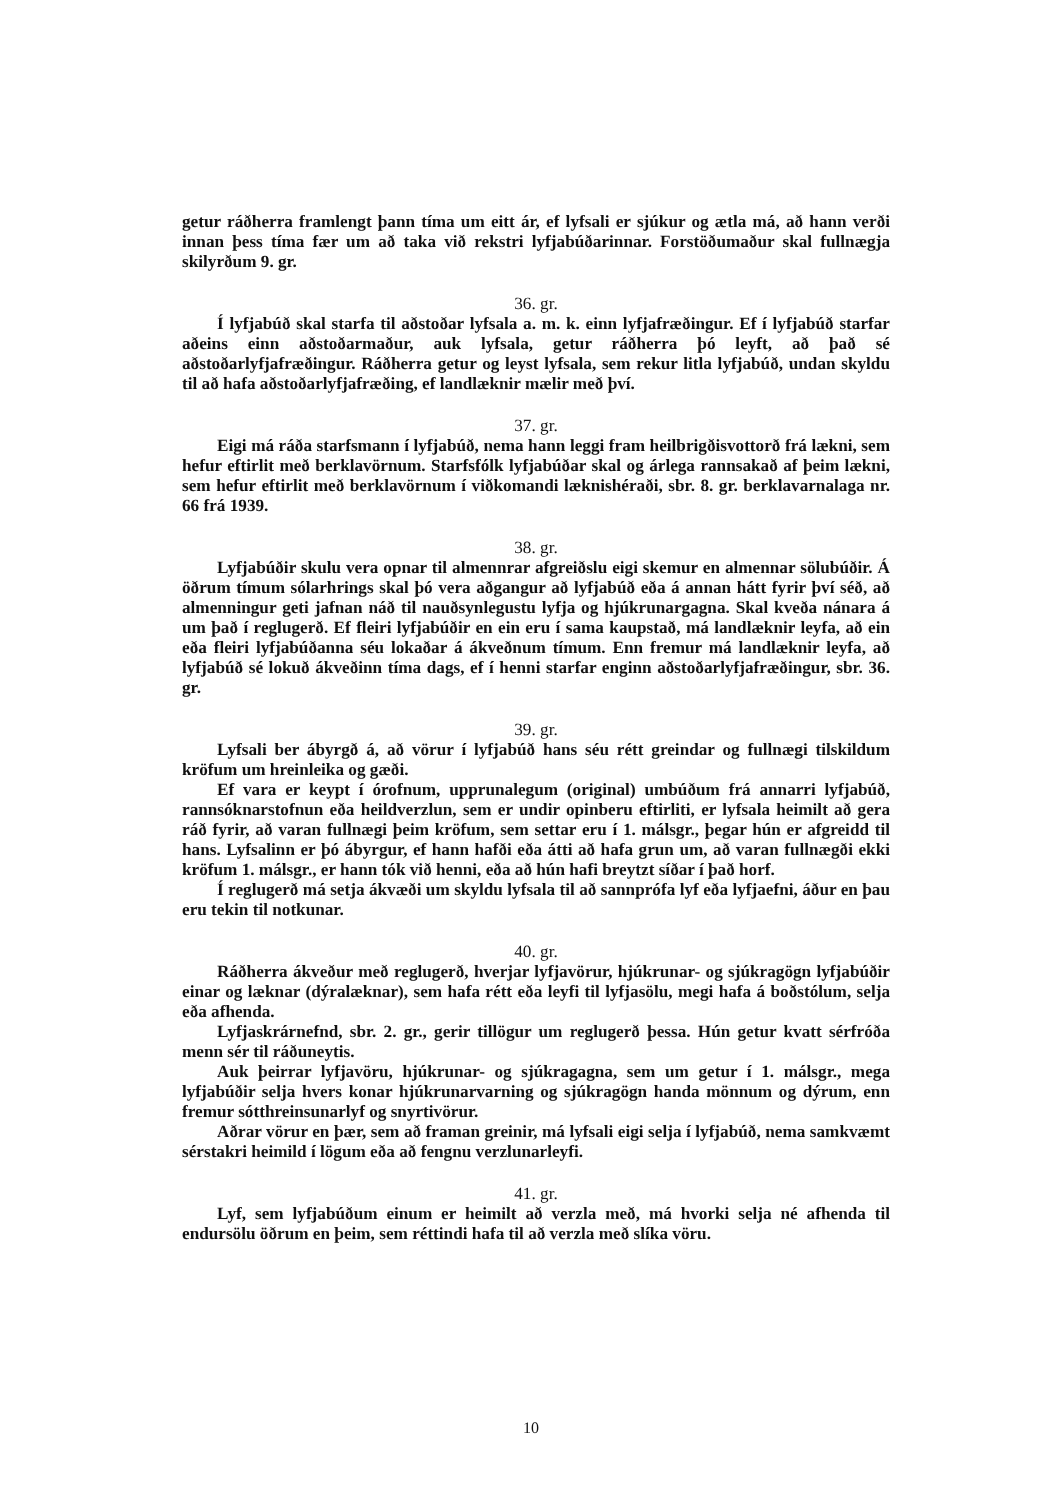getur ráðherra framlengt þann tíma um eitt ár, ef lyfsali er sjúkur og ætla má, að hann verði innan þess tíma fær um að taka við rekstri lyfjabúðarinnar. Forstöðumaður skal fullnægja skilyrðum 9. gr.
36. gr.
Í lyfjabúð skal starfa til aðstoðar lyfsala a. m. k. einn lyfjafræðingur. Ef í lyfjabúð starfar aðeins einn aðstoðarmaður, auk lyfsala, getur ráðherra þó leyft, að það sé aðstoðarlyfjafræðingur. Ráðherra getur og leyst lyfsala, sem rekur litla lyfjabúð, undan skyldu til að hafa aðstoðarlyfjafræðing, ef landlæknir mælir með því.
37. gr.
Eigi má ráða starfsmann í lyfjabúð, nema hann leggi fram heilbrigðisvottorð frá lækni, sem hefur eftirlit með berklavörnum. Starfsfólk lyfjabúðar skal og árlega rannsakað af þeim lækni, sem hefur eftirlit með berklavörnum í viðkomandi læknishéraði, sbr. 8. gr. berklavarnalaga nr. 66 frá 1939.
38. gr.
Lyfjabúðir skulu vera opnar til almennrar afgreiðslu eigi skemur en almennar sölubúðir. Á öðrum tímum sólarhrings skal þó vera aðgangur að lyfjabúð eða á annan hátt fyrir því séð, að almenningur geti jafnan náð til nauðsynlegustu lyfja og hjúkrunargagna. Skal kveða nánara á um það í reglugerð. Ef fleiri lyfjabúðir en ein eru í sama kaupstað, má landlæknir leyfa, að ein eða fleiri lyfjabúðanna séu lokaðar á ákveðnum tímum. Enn fremur má landlæknir leyfa, að lyfjabúð sé lokuð ákveðinn tíma dags, ef í henni starfar enginn aðstoðarlyfjafræðingur, sbr. 36. gr.
39. gr.
Lyfsali ber ábyrgð á, að vörur í lyfjabúð hans séu rétt greindar og fullnægi tilskildum kröfum um hreinleika og gæði.
Ef vara er keypt í órofnum, upprunalegum (original) umbúðum frá annarri lyfjabúð, rannsóknarstofnun eða heildverzlun, sem er undir opinberu eftirliti, er lyfsala heimilt að gera ráð fyrir, að varan fullnægi þeim kröfum, sem settar eru í 1. málsgr., þegar hún er afgreidd til hans. Lyfsalinn er þó ábyrgur, ef hann hafði eða átti að hafa grun um, að varan fullnægði ekki kröfum 1. málsgr., er hann tók við henni, eða að hún hafi breytzt síðar í það horf.
Í reglugerð má setja ákvæði um skyldu lyfsala til að sannprófa lyf eða lyfjaefni, áður en þau eru tekin til notkunar.
40. gr.
Ráðherra ákveður með reglugerð, hverjar lyfjavörur, hjúkrunar- og sjúkragögn lyfjabúðir einar og læknar (dýralæknar), sem hafa rétt eða leyfi til lyfjasölu, megi hafa á boðstólum, selja eða afhenda.
Lyfjaskrárnefnd, sbr. 2. gr., gerir tillögur um reglugerð þessa. Hún getur kvatt sérfróða menn sér til ráðuneytis.
Auk þeirrar lyfjavöru, hjúkrunar- og sjúkragagna, sem um getur í 1. málsgr., mega lyfjabúðir selja hvers konar hjúkrunarvarning og sjúkragögn handa mönnum og dýrum, enn fremur sótthreinsunarlyf og snyrtivörur.
Aðrar vörur en þær, sem að framan greinir, má lyfsali eigi selja í lyfjabúð, nema samkvæmt sérstakri heimild í lögum eða að fengnu verzlunarleyfi.
41. gr.
Lyf, sem lyfjabúðum einum er heimilt að verzla með, má hvorki selja né afhenda til endursölu öðrum en þeim, sem réttindi hafa til að verzla með slíka vöru.
10